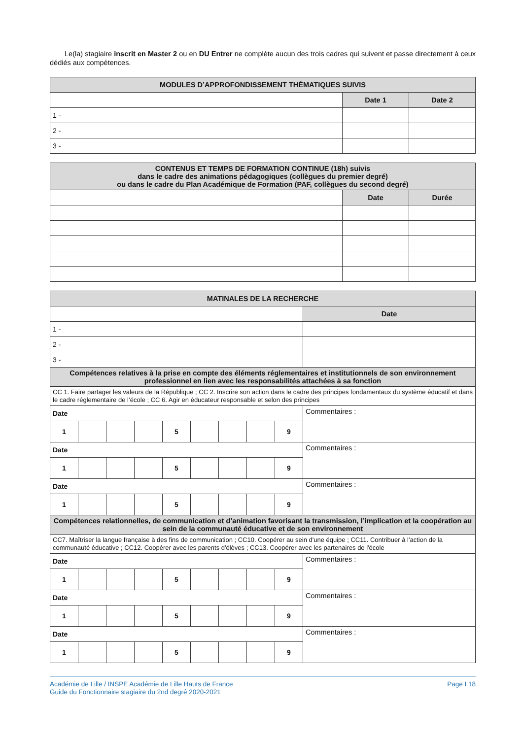Le(la) stagiaire inscrit en Master 2 ou en DU Entrer ne complète aucun des trois cadres qui suivent et passe directement à ceux dédiés aux compétences.
| MODULES D’APPROFONDISSEMENT THÉMATIQUES SUIVIS | | |
| --- | --- | --- |
| | Date 1 | Date 2 |
| 1 - | | |
| 2 - | | |
| 3 - | | |
| CONTENUS ET TEMPS DE FORMATION CONTINUE (18h) suivis dans le cadre des animations pédagogiques (collègues du premier degré) ou dans le cadre du Plan Académique de Formation (PAF, collègues du second degré) | | |
| --- | --- | --- |
| | Date | Durée |
| MATINALES DE LA RECHERCHE | | | | | | | | | |
| --- | --- | --- | --- | --- | --- | --- | --- | --- | --- |
| | | | | | | | | | Date |
| 1 - | | | | | | | | | |
| 2 - | | | | | | | | | |
| 3 - | | | | | | | | | |
| Compétences relatives à la prise en compte des éléments réglementaires et institutionnels de son environnement professionnel en lien avec les responsabilités attachées à sa fonction | | | | | | | | | |
| CC 1. Faire partager les valeurs de la République ; CC 2. Inscrire son action dans le cadre des principes fondamentaux du système éducatif et dans le cadre réglementaire de l’école ; CC 6. Agir en éducateur responsable et selon des principes | | | | | | | | | |
| Date | | | | | | | | | Commentaires : |
| 1 | | | | 5 | | | | 9 | |
| Date | | | | | | | | | Commentaires : |
| 1 | | | | 5 | | | | 9 | |
| Date | | | | | | | | | Commentaires : |
| 1 | | | | 5 | | | | 9 | |
| Compétences relationnelles, de communication et d’animation favorisant la transmission, l’implication et la coopération au sein de la communauté éducative et de son environnement | | | | | | | | | |
| CC7. Maîtriser la langue française à des fins de communication ; CC10. Coopérer au sein d'une équipe ; CC11. Contribuer à l'action de la communauté éducative ; CC12. Coopérer avec les parents d'élèves ; CC13. Coopérer avec les partenaires de l'école | | | | | | | | | |
| Date | | | | | | | | | Commentaires : |
| 1 | | | | 5 | | | | 9 | |
| Date | | | | | | | | | Commentaires : |
| 1 | | | | 5 | | | | 9 | |
| Date | | | | | | | | | Commentaires : |
| 1 | | | | 5 | | | | 9 | |
Académie de Lille / INSPE Académie de Lille Hauts de France
Guide du Fonctionnaire stagiaire du 2nd degré 2020-2021
Page I 18